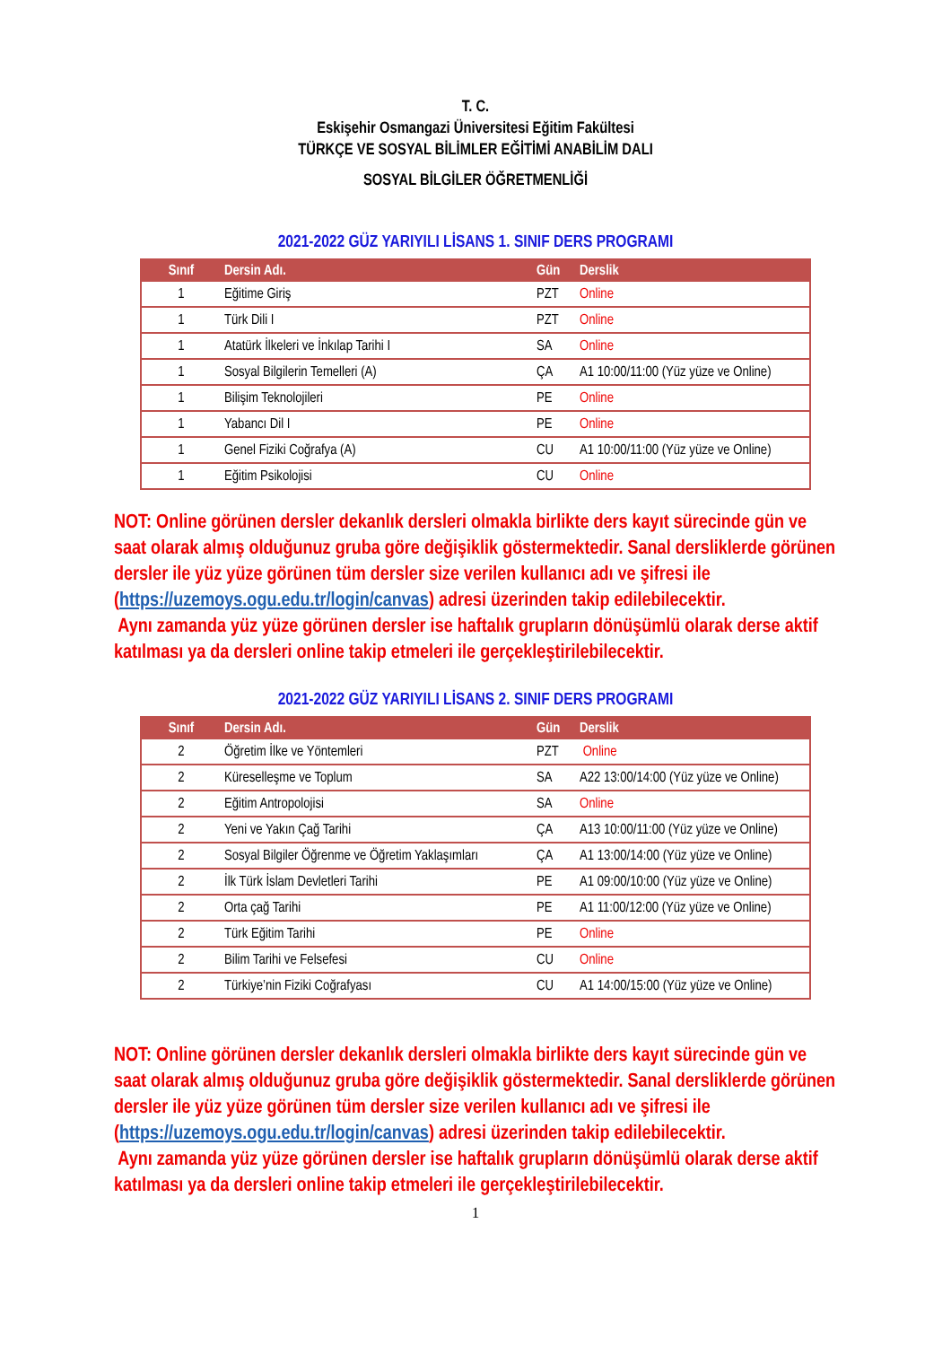T. C.
Eskişehir Osmangazi Üniversitesi Eğitim Fakültesi
TÜRKÇE VE SOSYAL BİLİMLER EĞİTİMİ ANABİLİM DALI
SOSYAL BİLGİLER ÖĞRETMENLİĞİ
2021-2022 GÜZ YARIYILI LİSANS 1. SINIF DERS PROGRAMI
| Sınıf | Dersin Adı. | Gün | Derslik |
| --- | --- | --- | --- |
| 1 | Eğitime Giriş | PZT | Online |
| 1 | Türk Dili I | PZT | Online |
| 1 | Atatürk İlkeleri ve İnkılap Tarihi I | SA | Online |
| 1 | Sosyal Bilgilerin Temelleri (A) | ÇA | A1 10:00/11:00 (Yüz yüze ve Online) |
| 1 | Bilişim Teknolojileri | PE | Online |
| 1 | Yabancı Dil I | PE | Online |
| 1 | Genel Fiziki Coğrafya (A) | CU | A1 10:00/11:00 (Yüz yüze ve Online) |
| 1 | Eğitim Psikolojisi | CU | Online |
NOT: Online görünen dersler dekanlık dersleri olmakla birlikte ders kayıt sürecinde gün ve saat olarak almış olduğunuz gruba göre değişiklik göstermektedir. Sanal dersliklerde görünen dersler ile yüz yüze görünen tüm dersler size verilen kullanıcı adı ve şifresi ile (https://uzemoys.ogu.edu.tr/login/canvas) adresi üzerinden takip edilebilecektir.
Aynı zamanda yüz yüze görünen dersler ise haftalık grupların dönüşümlü olarak derse aktif katılması ya da dersleri online takip etmeleri ile gerçekleştirilebilecektir.
2021-2022 GÜZ YARIYILI LİSANS 2. SINIF DERS PROGRAMI
| Sınıf | Dersin Adı. | Gün | Derslik |
| --- | --- | --- | --- |
| 2 | Öğretim İlke ve Yöntemleri | PZT | Online |
| 2 | Küreselleşme ve Toplum | SA | A22 13:00/14:00 (Yüz yüze ve Online) |
| 2 | Eğitim Antropolojisi | SA | Online |
| 2 | Yeni ve Yakın Çağ Tarihi | ÇA | A13 10:00/11:00 (Yüz yüze ve Online) |
| 2 | Sosyal Bilgiler Öğrenme ve Öğretim Yaklaşımları | ÇA | A1 13:00/14:00 (Yüz yüze ve Online) |
| 2 | İlk Türk İslam Devletleri Tarihi | PE | A1 09:00/10:00 (Yüz yüze ve Online) |
| 2 | Orta çağ Tarihi | PE | A1 11:00/12:00 (Yüz yüze ve Online) |
| 2 | Türk Eğitim Tarihi | PE | Online |
| 2 | Bilim Tarihi ve Felsefesi | CU | Online |
| 2 | Türkiye’nin Fiziki Coğrafyası | CU | A1 14:00/15:00 (Yüz yüze ve Online) |
NOT: Online görünen dersler dekanlık dersleri olmakla birlikte ders kayıt sürecinde gün ve saat olarak almış olduğunuz gruba göre değişiklik göstermektedir. Sanal dersliklerde görünen dersler ile yüz yüze görünen tüm dersler size verilen kullanıcı adı ve şifresi ile (https://uzemoys.ogu.edu.tr/login/canvas) adresi üzerinden takip edilebilecektir.
Aynı zamanda yüz yüze görünen dersler ise haftalık grupların dönüşümlü olarak derse aktif katılması ya da dersleri online takip etmeleri ile gerçekleştirilebilecektir.
1